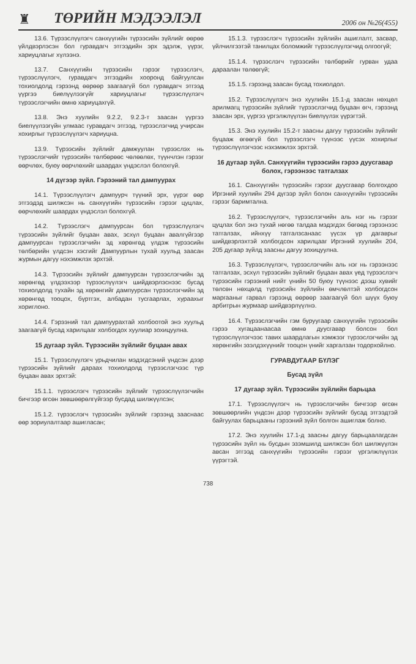♜
ТӨРИЙН МЭДЭЭЛЭЛ
2006 он №26(455)
13.6. Түрээслүүлэгч санхүүгийн түрээсийн зүйлийг өөрөө үйлдвэрлэсэн бол гуравдагч этгээдийн эрх эдэлж, үүрэг, хариуцлагыг хүлээнэ.
13.7. Санхүүгийн түрээсийн гэрээг түрээслэгч, түрээслүүлэгч, гуравдагч этгээдийн хооронд байгуулсан тохиолдолд гэрээнд өөрөөр заагаагүй бол гуравдагч этгээд үүргээ биелүүлээгүйг хариуцлагыг түрээслүүлэгч түрээслэгчийн өмнө хариуцахгүй.
13.8. Энэ хуулийн 9.2.2, 9.2.3-т заасан үүргээ биелүүлээгүйн улмаас гуравдагч этгээд, түрээслэгчид учирсан хохирлыг түрээслүүлэгч хариуцна.
13.9. Түрээсийн зүйлийг дамжуулан түрээслэх нь түрээслэгчийг түрээсийн төлбөрөөс чөлөөлөх, түүнчлэн гэрээг өөрчлөх, буюу өөрчлөхийг шаардах үндэслэл болохгүй.
14 дүгээр зүйл. Гэрээний тал дампуурах
14.1. Түрээслүүлэгч дампуурч түүний эрх, үүрэг өөр этгээдэд шилжсэн нь санхүүгийн түрээсийн гэрээг цуцлах, өөрчлөхийг шаардах үндэслэл болохгүй.
14.2. Түрээслэгч дампуурсан бол түрээслүүлэгч түрээсийн зүйлийг буцаан авах, эсхүл буцаан авалгүйгээр дампуурсан түрээслэгчийн эд хөрөнгөд үлдэж түрээсийн төлбөрийн үлдсэн хэсгийг Дампуурлын тухай хуульд заасан журмын дагуу нэхэмжлэх эрхтэй.
14.3. Түрээсийн зүйлийг дампуурсан түрээслэгчийн эд хөрөнгөд үлдээхээр түрээслүүлэгч шийдвэрлэснээс бусад тохиолдолд тухайн эд хөрөнгийг дампуурсан түрээслэгчийн эд хөрөнгөд тооцох, бүртгэх, албадан тусгаарлах, хураахыг хориглоно.
14.4. Гэрээний тал дампуурахтай холбоотой энэ хуульд заагаагүй бусад харилцааг холбогдох хуулиар зохицуулна.
15 дугаар зүйл. Түрээсийн зүйлийг буцаан авах
15.1. Түрээслүүлэгч урьдчилан мэдэгдсэний үндсэн дээр түрээсийн зүйлийг дараах тохиолдолд түрээслэгчээс түр буцаан авах эрхтэй:
15.1.1. түрээслэгч түрээсийн зүйлийг түрээслүүлэгчийн бичгээр өгсөн зөвшөөрөлгүйгээр бусдад шилжүүлсэн;
15.1.2. түрээслэгч түрээсийн зүйлийг гэрээнд заасн​аас өөр зориулалтаар ашигласан;
15.1.3. түрээслэгч түрээсийн зүйлийн ашиглалт, засвар, үйлчилгээтэй танилцах боломжийг түрээслүүлэгчид олгоогүй;
15.1.4. түрээслэгч түрээсийн төлбөрийг гурван удаа дараалан төлөөгүй;
15.1.5. гэрээнд заасан бусад тохиолдол.
15.2. Түрээслүүлэгч энэ хуулийн 15.1-д заасан нөхцөл арилмагц түрээсийн зүйлийг түрээслэгчид буцаан өгч, гэрээнд заасан эрх, үүргээ үргэлжлүүлэн биелүүлэх үүрэгтэй.
15.3. Энэ хуулийн 15.2-т заасны дагуу түрээсийн зүйлийг буцааж өгөөгүй бол түрээслэгч түүнээс үүсэх хохирлыг түрээслүүлэгчээс нэхэмжлэх эрхтэй.
16 дугаар зүйл. Санхүүгийн түрээсийн гэрээ дуусгавар болох, гэрээнээс татгалзах
16.1. Санхүүгийн түрээсийн гэрээг дуусгавар болгохдоо Иргэний хуулийн 294 дүгээр зүйл болон санхүүгийн түрээсийн гэрээг баримтална.
16.2. Түрээслүүлэгч, түрээслэгчийн аль нэг нь гэрээг цуцлах бол энэ тухай нөгөө талдаа мэдэгдэх бөгөөд гэрээнээс татгалзах, ийнхүү татгалзсанаас үүсэх үр дагаврыг шийдвэрлэхтэй холбогдсон харилцааг Иргэний хуулийн 204, 205 дугаар зүйлд заасны дагуу зохицуулна.
16.3. Түрээслүүлэгч, түрээслэгчийн аль нэг нь гэрээнээс татгалзах, эсхүл түрээсийн зүйлийг буцаан авах үед түрээслэгч түрээсийн гэрээний нийт үнийн 50 буюу түүнээс дээш хувийг төлсөн нөхцөлд түрээсийн зүйлийн өмчлөлтэй холбогдсон маргааныг гарвал гэрээнд өөрөөр заагаагүй бол шүүх буюу арбитрын журмаар шийдвэрлүүлнэ.
16.4. Түрээслэгчийн гэм буруугаар санхүүгийн түрээсийн гэрээ хугацаанаасаа өмнө дуусгавар болсон бол түрээслүүлэгчээс тавих шаардлагын хэмжээг түрээслэгчийн эд хөрөнгийн эзэлдэхүүнийг тооцон үнийг харгалзан тодорхойлно.
ГУРАВДУГААР БҮЛЭГ
Бусад зүйл
17 дугаар зүйл. Түрээсийн зүйлийн барьцаа
17.1. Түрээслүүлэгч нь түрээслэгчийн бичгээр өгсөн зөвшөөрлийн үндсэн дээр түрээсийн зүйлийг бусад этгээдтэй байгуулах барьцааны гэрээний зүйл болгон ашиглаж болно.
17.2. Энэ хуулийн 17.1-д заасны дагуу барьцаалагдсан түрээсийн зүйл нь бусдын эзэмшилд шилжсэн бол шилжүүлэн авсан этгээд санхүүгийн түрээсийн гэрээг үргэлжлүүлэх үүрэгтэй.
738